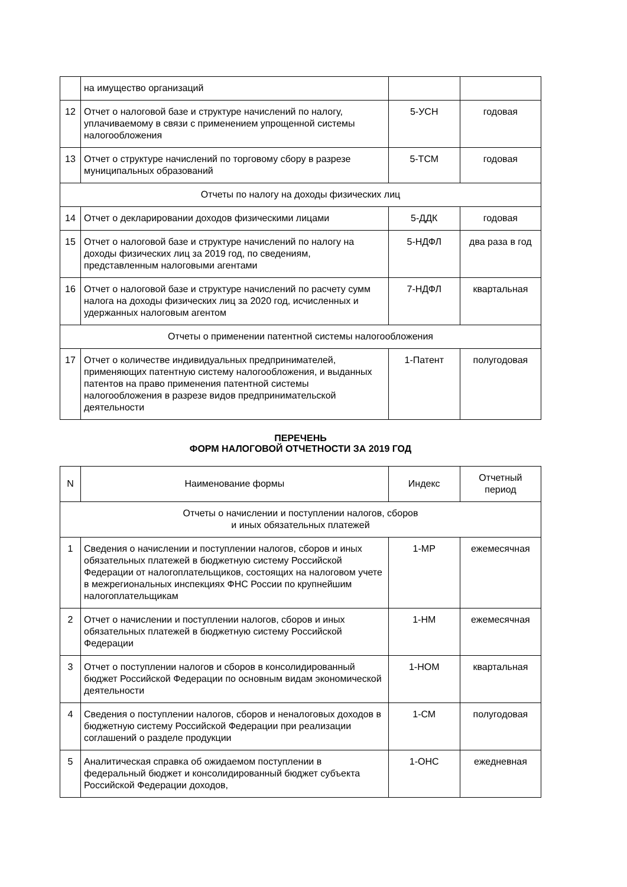| | на имущество организаций | | |
| 12 | Отчет о налоговой базе и структуре начислений по налогу, уплачиваемому в связи с применением упрощенной системы налогообложения | 5-УСН | годовая |
| 13 | Отчет о структуре начислений по торговому сбору в разрезе муниципальных образований | 5-ТСМ | годовая |
| Отчеты по налогу на доходы физических лиц | | | |
| 14 | Отчет о декларировании доходов физическими лицами | 5-ДДК | годовая |
| 15 | Отчет о налоговой базе и структуре начислений по налогу на доходы физических лиц за 2019 год, по сведениям, представленным налоговыми агентами | 5-НДФЛ | два раза в год |
| 16 | Отчет о налоговой базе и структуре начислений по расчету сумм налога на доходы физических лиц за 2020 год, исчисленных и удержанных налоговым агентом | 7-НДФЛ | квартальная |
| Отчеты о применении патентной системы налогообложения | | | |
| 17 | Отчет о количестве индивидуальных предпринимателей, применяющих патентную систему налогообложения, и выданных патентов на право применения патентной системы налогообложения в разрезе видов предпринимательской деятельности | 1-Патент | полугодовая |
ПЕРЕЧЕНЬ
ФОРМ НАЛОГОВОЙ ОТЧЕТНОСТИ ЗА 2019 ГОД
| N | Наименование формы | Индекс | Отчетный период |
| --- | --- | --- | --- |
| Отчеты о начислении и поступлении налогов, сборов и иных обязательных платежей | | | |
| 1 | Сведения о начислении и поступлении налогов, сборов и иных обязательных платежей в бюджетную систему Российской Федерации от налогоплательщиков, состоящих на налоговом учете в межрегиональных инспекциях ФНС России по крупнейшим налогоплательщикам | 1-МР | ежемесячная |
| 2 | Отчет о начислении и поступлении налогов, сборов и иных обязательных платежей в бюджетную систему Российской Федерации | 1-НМ | ежемесячная |
| 3 | Отчет о поступлении налогов и сборов в консолидированный бюджет Российской Федерации по основным видам экономической деятельности | 1-НОМ | квартальная |
| 4 | Сведения о поступлении налогов, сборов и неналоговых доходов в бюджетную систему Российской Федерации при реализации соглашений о разделе продукции | 1-СМ | полугодовая |
| 5 | Аналитическая справка об ожидаемом поступлении в федеральный бюджет и консолидированный бюджет субъекта Российской Федерации доходов, | 1-ОНС | ежедневная |